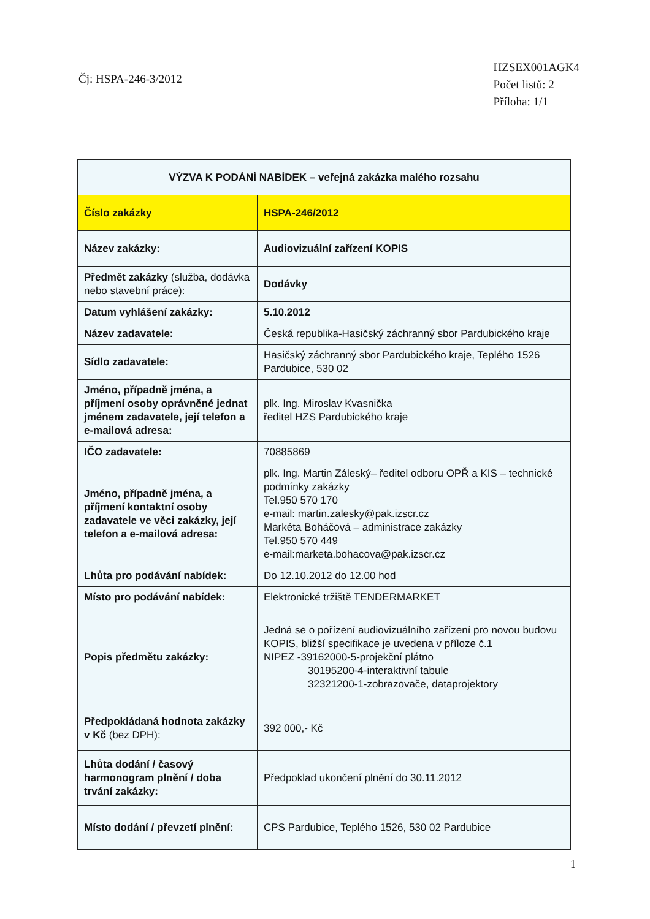Čj: HSPA-246-3/2012
HZSEX001AGK4
Počet listů: 2
Příloha: 1/1
| VÝZVA K PODÁNÍ NABÍDEK – veřejná zakázka malého rozsahu | |
| Číslo zakázky | HSPA-246/2012 |
| Název zakázky: | Audiovizuální zařízení KOPIS |
| Předmět zakázky (služba, dodávka nebo stavební práce): | Dodávky |
| Datum vyhlášení zakázky: | 5.10.2012 |
| Název zadavatele: | Česká republika-Hasičský záchranný sbor Pardubického kraje |
| Sídlo zadavatele: | Hasičský záchranný sbor Pardubického kraje, Teplého 1526 Pardubice, 530 02 |
| Jméno, případně jména, a příjmení osoby oprávněné jednat jménem zadavatele, její telefon a e-mailová adresa: | plk. Ing. Miroslav Kvasnička ředitel HZS Pardubického kraje |
| IČO zadavatele: | 70885869 |
| Jméno, případně jména, a příjmení kontaktní osoby zadavatele ve věci zakázky, její telefon a e-mailová adresa: | plk. Ing. Martin Záleský– ředitel odboru OPŘ a KIS – technické podmínky zakázky Tel.950 570 170 e-mail: martin.zalesky@pak.izscr.cz Markéta Boháčová – administrace zakázky Tel.950 570 449 e-mail:marketa.bohacova@pak.izscr.cz |
| Lhůta pro podávání nabídek: | Do 12.10.2012 do 12.00 hod |
| Místo pro podávání nabídek: | Elektronické tržiště TENDERMARKET |
| Popis předmětu zakázky: | Jedná se o pořízení audiovizuálního zařízení pro novou budovu KOPIS, bližší specifikace je uvedena v příloze č.1 NIPEZ -39162000-5-projekční plátno 30195200-4-interaktivní tabule 32321200-1-zobrazovače, dataprojektory |
| Předpokládaná hodnota zakázky v Kč (bez DPH): | 392 000,- Kč |
| Lhůta dodání / časový harmonogram plnění / doba trvání zakázky: | Předpoklad ukončení plnění do 30.11.2012 |
| Místo dodání / převzetí plnění: | CPS Pardubice, Teplého 1526, 530 02 Pardubice |
1